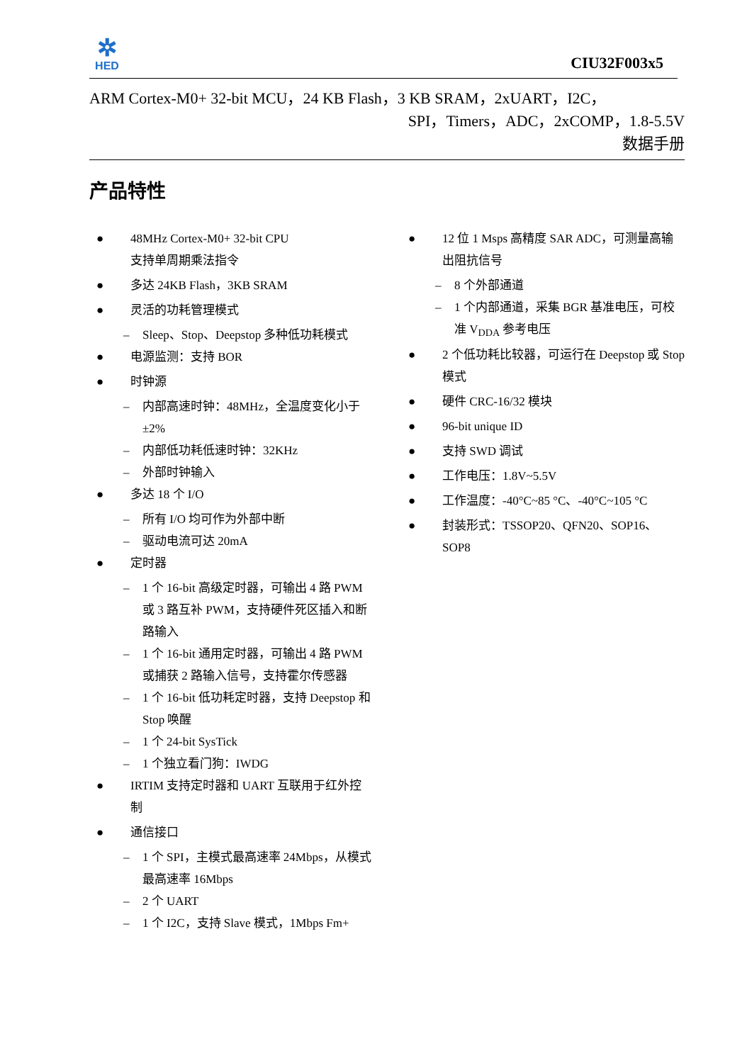✲
HED
CIU32F003x5
ARM Cortex-M0+ 32-bit MCU，24 KB Flash，3 KB SRAM，2xUART，I2C，
SPI，Timers，ADC，2xCOMP，1.8-5.5V
数据手册
产品特性
● 48MHz Cortex-M0+ 32-bit CPU
支持单周期乘法指令
● 多达 24KB Flash，3KB SRAM
● 灵活的功耗管理模式
– Sleep、Stop、Deepstop 多种低功耗模式
● 电源监测：支持 BOR
● 时钟源
– 内部高速时钟：48MHz，全温度变化小于±2%
– 内部低功耗低速时钟：32KHz
– 外部时钟输入
● 多达 18 个 I/O
– 所有 I/O 均可作为外部中断
– 驱动电流可达 20mA
● 定时器
– 1 个 16-bit 高级定时器，可输出 4 路 PWM 或 3 路互补 PWM，支持硬件死区插入和断路输入
– 1 个 16-bit 通用定时器，可输出 4 路 PWM 或捕获 2 路输入信号，支持霍尔传感器
– 1 个 16-bit 低功耗定时器，支持 Deepstop 和 Stop 唤醒
– 1 个 24-bit SysTick
– 1 个独立看门狗：IWDG
● IRTIM 支持定时器和 UART 互联用于红外控制
● 通信接口
– 1 个 SPI，主模式最高速率 24Mbps，从模式最高速率 16Mbps
– 2 个 UART
– 1 个 I2C，支持 Slave 模式，1Mbps Fm+
● 12 位 1 Msps 高精度 SAR ADC，可测量高输出阻抗信号
– 8 个外部通道
– 1 个内部通道，采集 BGR 基准电压，可校准 V<sub>DDA</sub> 参考电压
● 2 个低功耗比较器，可运行在 Deepstop 或 Stop 模式
● 硬件 CRC-16/32 模块
● 96-bit unique ID
● 支持 SWD 调试
● 工作电压：1.8V~5.5V
● 工作温度：-40°C~85 °C、-40°C~105 °C
● 封装形式：TSSOP20、QFN20、SOP16、SOP8